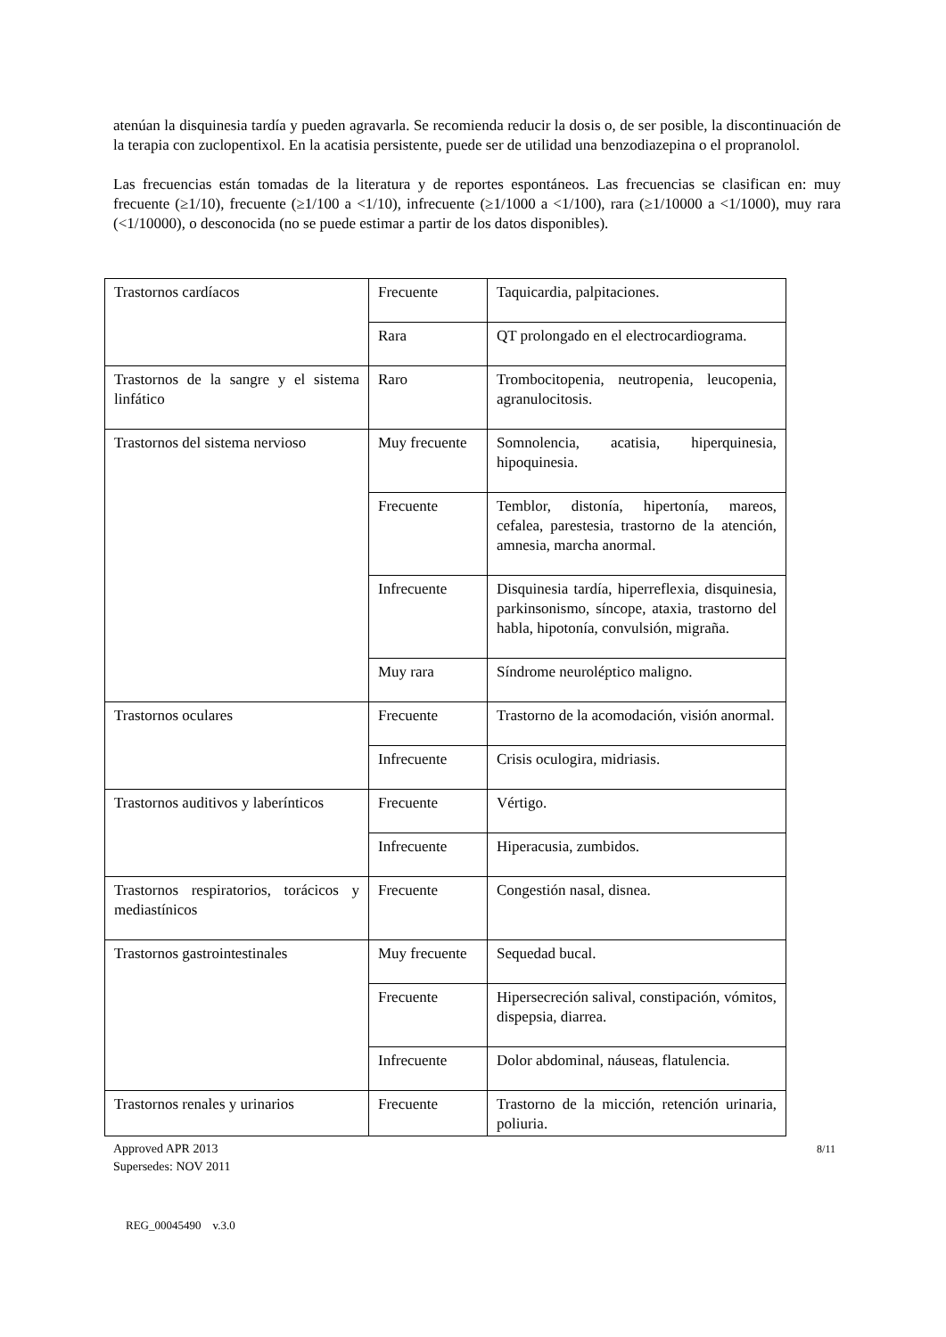atenúan la disquinesia tardía y pueden agravarla. Se recomienda reducir la dosis o, de ser posible, la discontinuación de la terapia con zuclopentixol. En la acatisia persistente, puede ser de utilidad una benzodiazepina o el propranolol.
Las frecuencias están tomadas de la literatura y de reportes espontáneos. Las frecuencias se clasifican en: muy frecuente (≥1/10), frecuente (≥1/100 a <1/10), infrecuente (≥1/1000 a <1/100), rara (≥1/10000 a <1/1000), muy rara (<1/10000), o desconocida (no se puede estimar a partir de los datos disponibles).
| Trastornos cardíacos | Frecuente | Taquicardia, palpitaciones. |
| | Rara | QT prolongado en el electrocardiograma. |
| Trastornos de la sangre y el sistema linfático | Raro | Trombocitopenia, neutropenia, leucopenia, agranulocitosis. |
| Trastornos del sistema nervioso | Muy frecuente | Somnolencia, acatisia, hiperquinesia, hipoquinesia. |
| | Frecuente | Temblor, distonía, hipertonía, mareos, cefalea, parestesia, trastorno de la atención, amnesia, marcha anormal. |
| | Infrecuente | Disquinesia tardía, hiperreflexia, disquinesia, parkinsonismo, síncope, ataxia, trastorno del habla, hipotonía, convulsión, migraña. |
| | Muy rara | Síndrome neuroléptico maligno. |
| Trastornos oculares | Frecuente | Trastorno de la acomodación, visión anormal. |
| | Infrecuente | Crisis oculogira, midriasis. |
| Trastornos auditivos y laberínticos | Frecuente | Vértigo. |
| | Infrecuente | Hiperacusia, zumbidos. |
| Trastornos respiratorios, torácicos y mediastínicos | Frecuente | Congestión nasal, disnea. |
| Trastornos gastrointestinales | Muy frecuente | Sequedad bucal. |
| | Frecuente | Hipersecreción salival, constipación, vómitos, dispepsia, diarrea. |
| | Infrecuente | Dolor abdominal, náuseas, flatulencia. |
| Trastornos renales y urinarios | Frecuente | Trastorno de la micción, retención urinaria, poliuria. |
Approved APR 2013
Supersedes: NOV 2011
8/11
REG_00045490 v.3.0